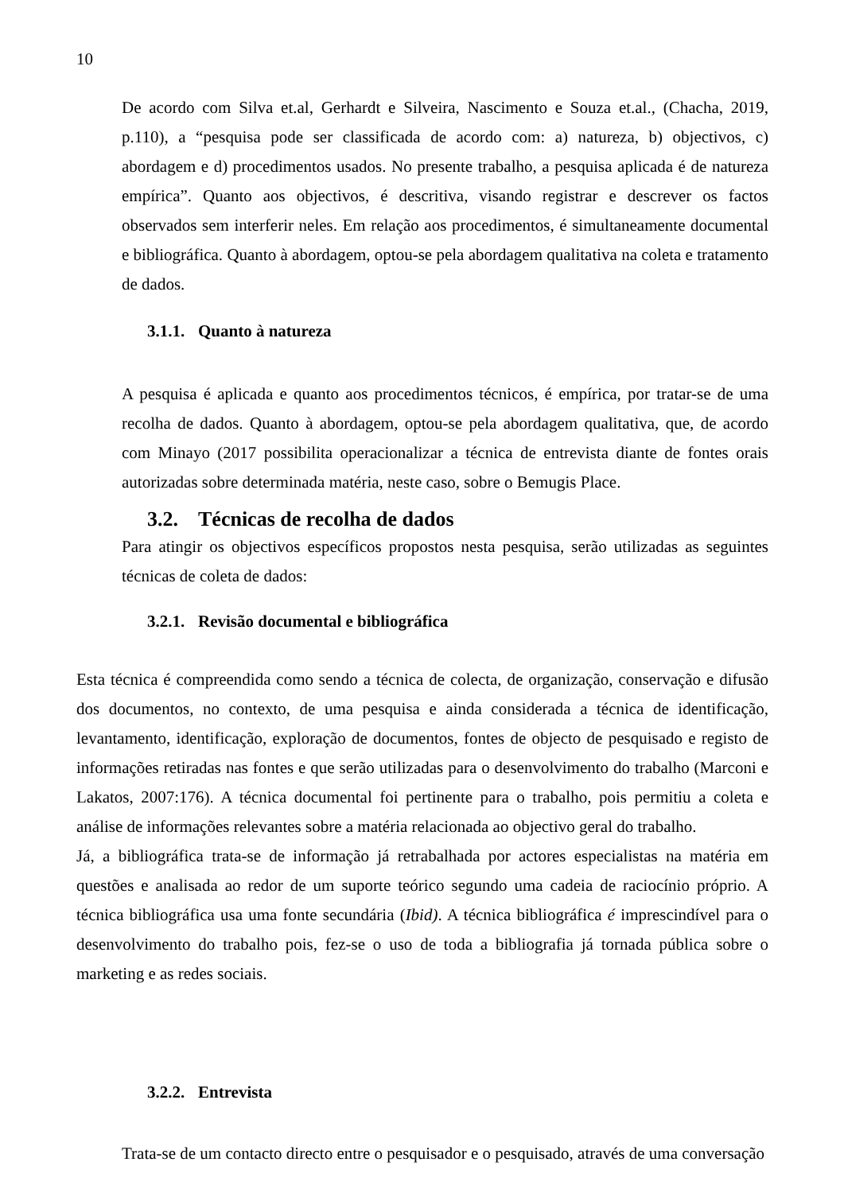10
De acordo com Silva et.al, Gerhardt e Silveira, Nascimento e Souza et.al., (Chacha, 2019, p.110), a “pesquisa pode ser classificada de acordo com: a) natureza, b) objectivos, c) abordagem e d) procedimentos usados. No presente trabalho, a pesquisa aplicada é de natureza empírica”. Quanto aos objectivos, é descritiva, visando registrar e descrever os factos observados sem interferir neles. Em relação aos procedimentos, é simultaneamente documental e bibliográfica. Quanto à abordagem, optou-se pela abordagem qualitativa na coleta e tratamento de dados.
3.1.1. Quanto à natureza
A pesquisa é aplicada e quanto aos procedimentos técnicos, é empírica, por tratar-se de uma recolha de dados. Quanto à abordagem, optou-se pela abordagem qualitativa, que, de acordo com Minayo (2017 possibilita operacionalizar a técnica de entrevista diante de fontes orais autorizadas sobre determinada matéria, neste caso, sobre o Bemugis Place.
3.2. Técnicas de recolha de dados
Para atingir os objectivos específicos propostos nesta pesquisa, serão utilizadas as seguintes técnicas de coleta de dados:
3.2.1. Revisão documental e bibliográfica
Esta técnica é compreendida como sendo a técnica de colecta, de organização, conservação e difusão dos documentos, no contexto, de uma pesquisa e ainda considerada a técnica de identificação, levantamento, identificação, exploração de documentos, fontes de objecto de pesquisado e registo de informações retiradas nas fontes e que serão utilizadas para o desenvolvimento do trabalho (Marconi e Lakatos, 2007:176). A técnica documental foi pertinente para o trabalho, pois permitiu a coleta e análise de informações relevantes sobre a matéria relacionada ao objectivo geral do trabalho.
Já, a bibliográfica trata-se de informação já retrabalhada por actores especialistas na matéria em questões e analisada ao redor de um suporte teórico segundo uma cadeia de raciocínio próprio. A técnica bibliográfica usa uma fonte secundária (Ibid). A técnica bibliográfica é imprescindível para o desenvolvimento do trabalho pois, fez-se o uso de toda a bibliografia já tornada pública sobre o marketing e as redes sociais.
3.2.2. Entrevista
Trata-se de um contacto directo entre o pesquisador e o pesquisado, através de uma conversação